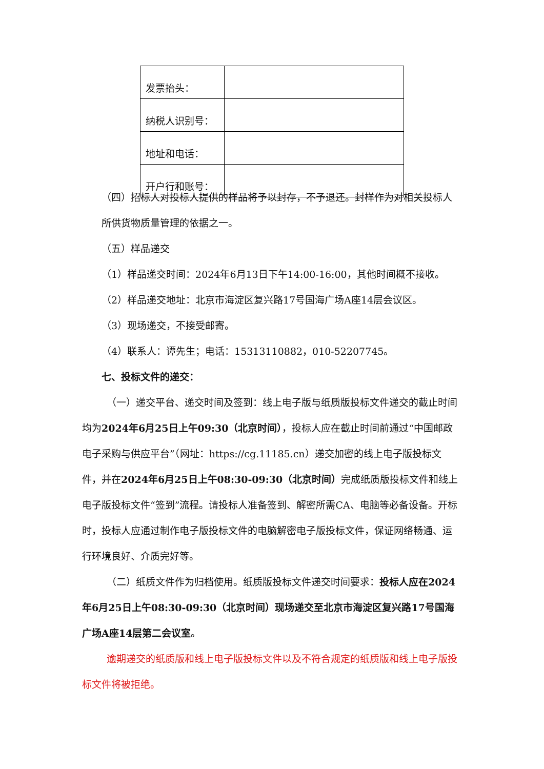| 发票抬头： | |
| 纳税人识别号： | |
| 地址和电话： | |
| 开户行和账号： | |
（四）招标人对投标人提供的样品将予以封存，不予退还。封样作为对相关投标人所供货物质量管理的依据之一。
（五）样品递交
（1）样品递交时间：2024年6月13日下午14:00-16:00，其他时间概不接收。
（2）样品递交地址：北京市海淀区复兴路17号国海广场A座14层会议区。
（3）现场递交，不接受邮寄。
（4）联系人：谭先生；电话：15313110882，010-52207745。
七、投标文件的递交：
（一）递交平台、递交时间及签到：线上电子版与纸质版投标文件递交的截止时间均为2024年6月25日上午09:30（北京时间），投标人应在截止时间前通过“中国邮政电子采购与供应平台”（网址：https://cg.11185.cn）递交加密的线上电子版投标文件，并在2024年6月25日上午08:30-09:30（北京时间）完成纸质版投标文件和线上电子版投标文件“签到”流程。请投标人准备签到、解密所需CA、电脑等必备设备。开标时，投标人应通过制作电子版投标文件的电脑解密电子版投标文件，保证网络畅通、运行环境良好、介质完好等。
（二）纸质文件作为归档使用。纸质版投标文件递交时间要求：投标人应在2024年6月25日上午08:30-09:30（北京时间）现场递交至北京市海淀区复兴路17号国海广场A座14层第二会议室。
逾期递交的纸质版和线上电子版投标文件以及不符合规定的纸质版和线上电子版投标文件将被拒绝。